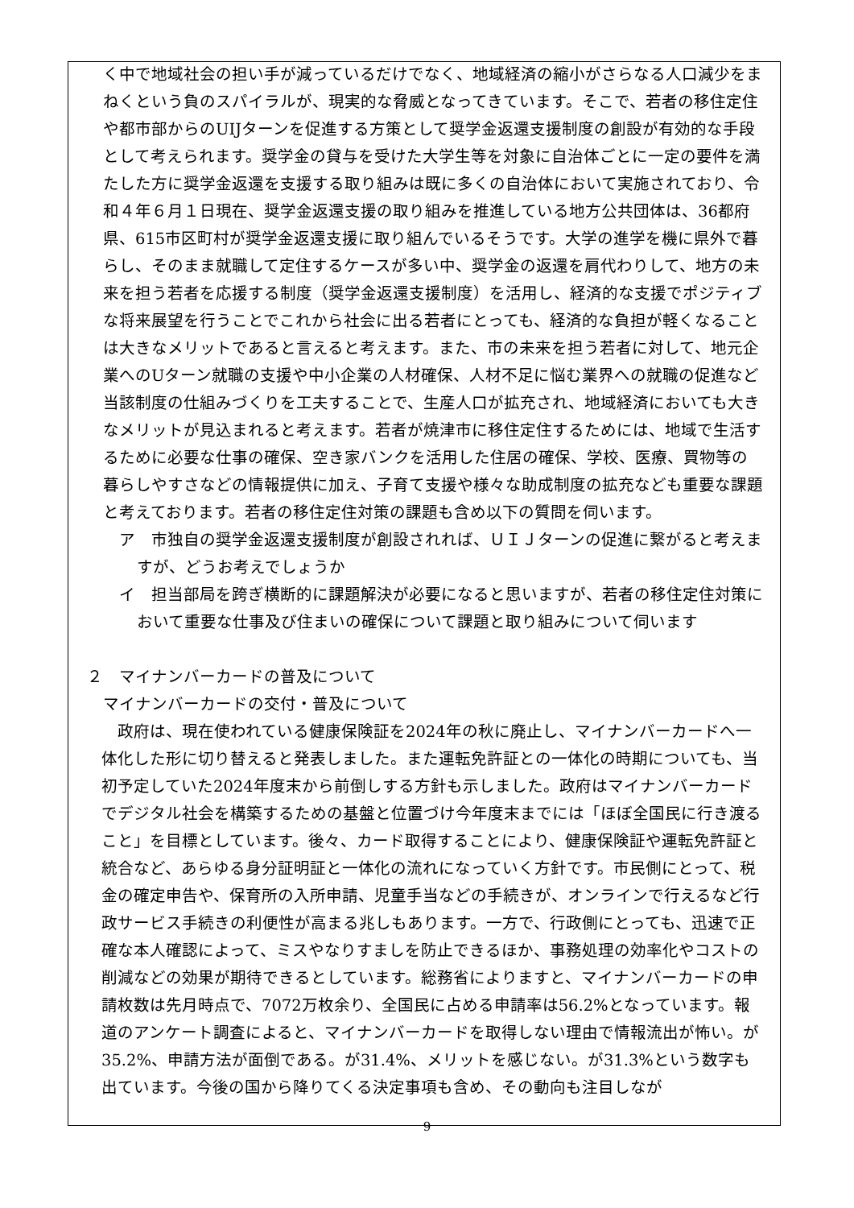く中で地域社会の担い手が減っているだけでなく、地域経済の縮小がさらなる人口減少をまねくという負のスパイラルが、現実的な脅威となってきています。そこで、若者の移住定住や都市部からのUIJターンを促進する方策として奨学金返還支援制度の創設が有効的な手段として考えられます。奨学金の貸与を受けた大学生等を対象に自治体ごとに一定の要件を満たした方に奨学金返還を支援する取り組みは既に多くの自治体において実施されており、令和４年６月１日現在、奨学金返還支援の取り組みを推進している地方公共団体は、36都府県、615市区町村が奨学金返還支援に取り組んでいるそうです。大学の進学を機に県外で暮らし、そのまま就職して定住するケースが多い中、奨学金の返還を肩代わりして、地方の未来を担う若者を応援する制度（奨学金返還支援制度）を活用し、経済的な支援でポジティブな将来展望を行うことでこれから社会に出る若者にとっても、経済的な負担が軽くなることは大きなメリットであると言えると考えます。また、市の未来を担う若者に対して、地元企業へのUターン就職の支援や中小企業の人材確保、人材不足に悩む業界への就職の促進など当該制度の仕組みづくりを工夫することで、生産人口が拡充され、地域経済においても大きなメリットが見込まれると考えます。若者が焼津市に移住定住するためには、地域で生活するために必要な仕事の確保、空き家バンクを活用した住居の確保、学校、医療、買物等の暮らしやすさなどの情報提供に加え、子育て支援や様々な助成制度の拡充なども重要な課題と考えております。若者の移住定住対策の課題も含め以下の質問を伺います。
ア　市独自の奨学金返還支援制度が創設されれば、ＵＩＪターンの促進に繋がると考えますが、どうお考えでしょうか
イ　担当部局を跨ぎ横断的に課題解決が必要になると思いますが、若者の移住定住対策において重要な仕事及び住まいの確保について課題と取り組みについて伺います
２　マイナンバーカードの普及について
　マイナンバーカードの交付・普及について
政府は、現在使われている健康保険証を2024年の秋に廃止し、マイナンバーカードへ一体化した形に切り替えると発表しました。また運転免許証との一体化の時期についても、当初予定していた2024年度末から前倒しする方針も示しました。政府はマイナンバーカードでデジタル社会を構築するための基盤と位置づけ今年度末までには「ほぼ全国民に行き渡ること」を目標としています。後々、カード取得することにより、健康保険証や運転免許証と統合など、あらゆる身分証明証と一体化の流れになっていく方針です。市民側にとって、税金の確定申告や、保育所の入所申請、児童手当などの手続きが、オンラインで行えるなど行政サービス手続きの利便性が高まる兆しもあります。一方で、行政側にとっても、迅速で正確な本人確認によって、ミスやなりすましを防止できるほか、事務処理の効率化やコストの削減などの効果が期待できるとしています。総務省によりますと、マイナンバーカードの申請枚数は先月時点で、7072万枚余り、全国民に占める申請率は56.2%となっています。報道のアンケート調査によると、マイナンバーカードを取得しない理由で情報流出が怖い。が35.2%、申請方法が面倒である。が31.4%、メリットを感じない。が31.3%という数字も出ています。今後の国から降りてくる決定事項も含め、その動向も注目しなが
9